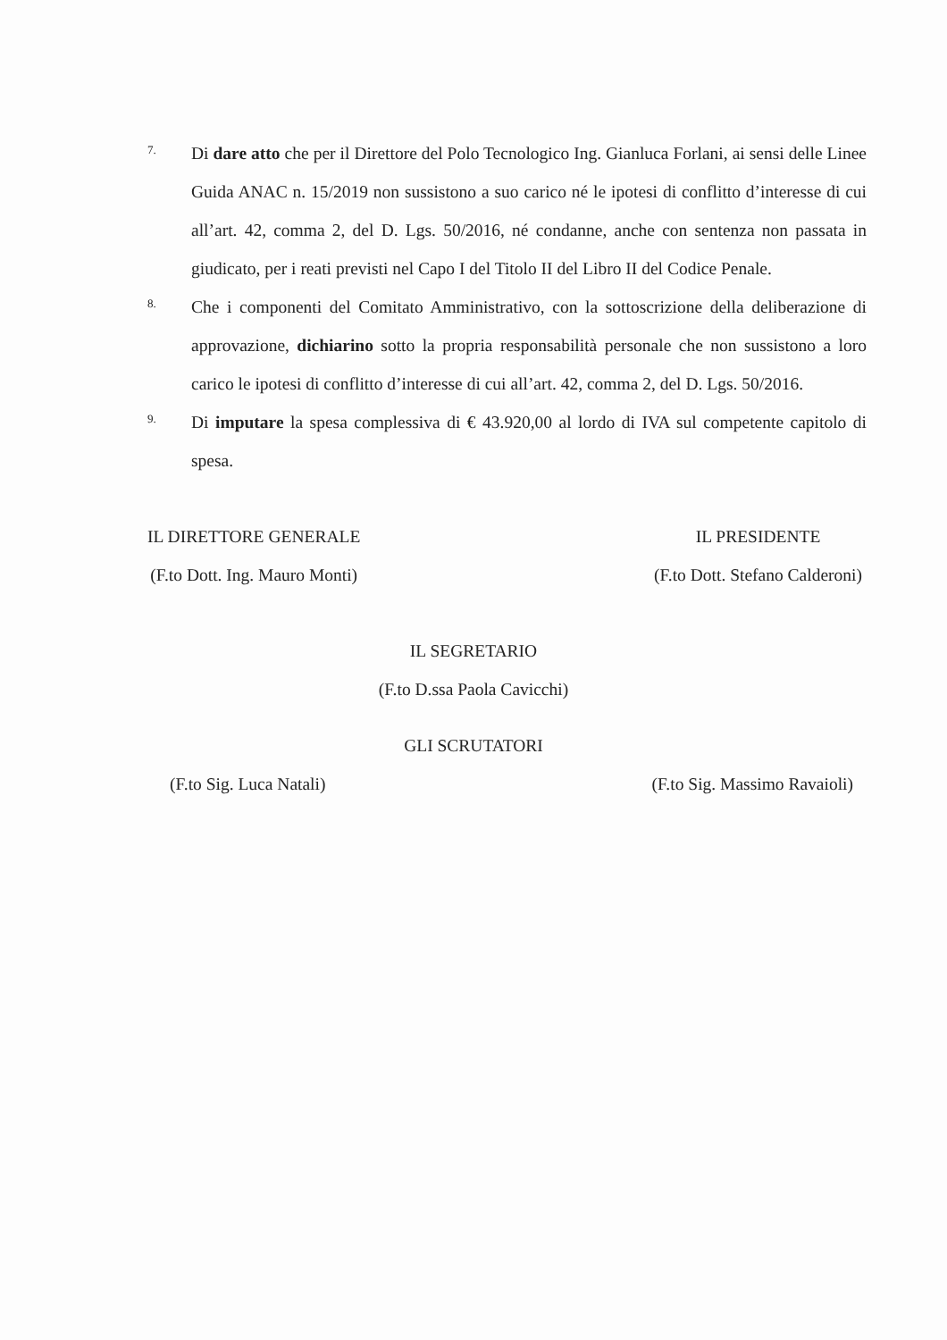7.
Di dare atto che per il Direttore del Polo Tecnologico Ing. Gianluca Forlani, ai sensi delle Linee Guida ANAC n. 15/2019 non sussistono a suo carico né le ipotesi di conflitto d’interesse di cui all’art. 42, comma 2, del D. Lgs. 50/2016, né condanne, anche con sentenza non passata in giudicato, per i reati previsti nel Capo I del Titolo II del Libro II del Codice Penale.
8.
Che i componenti del Comitato Amministrativo, con la sottoscrizione della deliberazione di approvazione, dichiarino sotto la propria responsabilità personale che non sussistono a loro carico le ipotesi di conflitto d’interesse di cui all’art. 42, comma 2, del D. Lgs. 50/2016.
9.
Di imputare la spesa complessiva di € 43.920,00 al lordo di IVA sul competente capitolo di spesa.
IL DIRETTORE GENERALE
(F.to Dott. Ing. Mauro Monti)
IL PRESIDENTE
(F.to Dott. Stefano Calderoni)
IL SEGRETARIO
(F.to D.ssa Paola Cavicchi)
GLI SCRUTATORI
(F.to Sig. Luca Natali) (F.to Sig. Massimo Ravaioli)